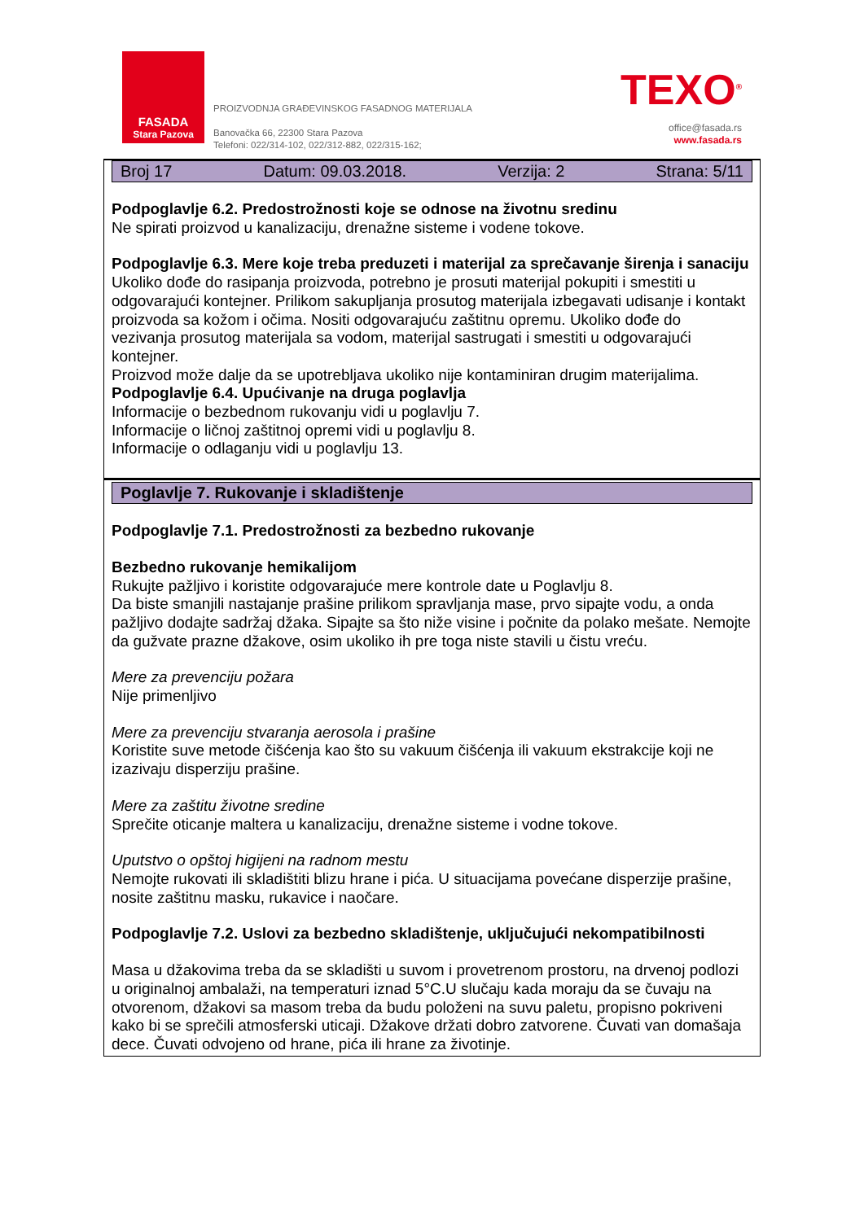FASADA
Stara Pazova
PROIZVODNJA GRAĐEVINSKOG FASADNOG MATERIJALA
Banovačka 66, 22300 Stara Pazova
Telefoni: 022/314-102, 022/312-882, 022/315-162;
TEXO<sup>®</sup>
office@fasada.rs
www.fasada.rs
Broj 17 Datum: 09.03.2018. Verzija: 2 Strana: 5/11
Podpoglavlje 6.2. Predostrožnosti koje se odnose na životnu sredinu
Ne spirati proizvod u kanalizaciju, drenažne sisteme i vodene tokove.
Podpoglavlje 6.3. Mere koje treba preduzeti i materijal za sprečavanje širenja i sanaciju
Ukoliko dođe do rasipanja proizvoda, potrebno je prosuti materijal pokupiti i smestiti u odgovarajući kontejner. Prilikom sakupljanja prosutog materijala izbegavati udisanje i kontakt proizvoda sa kožom i očima. Nositi odgovarajuću zaštitnu opremu. Ukoliko dođe do
vezivanja prosutog materijala sa vodom, materijal sastrugati i smestiti u odgovarajući kontejner.
Proizvod može dalje da se upotrebljava ukoliko nije kontaminiran drugim materijalima.
Podpoglavlje 6.4. Upućivanje na druga poglavlja
Informacije o bezbednom rukovanju vidi u poglavlju 7.
Informacije o ličnoj zaštitnoj opremi vidi u poglavlju 8.
Informacije o odlaganju vidi u poglavlju 13.
Poglavlje 7. Rukovanje i skladištenje
Podpoglavlje 7.1. Predostrožnosti za bezbedno rukovanje
Bezbedno rukovanje hemikalijom
Rukujte pažljivo i koristite odgovarajuće mere kontrole date u Poglavlju 8.
Da biste smanjili nastajanje prašine prilikom spravljanja mase, prvo sipajte vodu, a onda pažljivo dodajte sadržaj džaka. Sipajte sa što niže visine i počnite da polako mešate. Nemojte da gužvate prazne džakove, osim ukoliko ih pre toga niste stavili u čistu vreću.
Mere za prevenciju požara
Nije primenljivo
Mere za prevenciju stvaranja aerosola i prašine
Koristite suve metode čišćenja kao što su vakuum čišćenja ili vakuum ekstrakcije koji ne izazivaju disperziju prašine.
Mere za zaštitu životne sredine
Sprečite oticanje maltera u kanalizaciju, drenažne sisteme i vodne tokove.
Uputstvo o opštoj higijeni na radnom mestu
Nemojte rukovati ili skladištiti blizu hrane i pića. U situacijama povećane disperzije prašine, nosite zaštitnu masku, rukavice i naočare.
Podpoglavlje 7.2. Uslovi za bezbedno skladištenje, uključujući nekompatibilnosti
Masa u džakovima treba da se skladišti u suvom i provetrenom prostoru, na drvenoj podlozi
u originalnoj ambalaži, na temperaturi iznad 5°C.U slučaju kada moraju da se čuvaju na otvorenom, džakovi sa masom treba da budu položeni na suvu paletu, propisno pokriveni kako bi se sprečili atmosferski uticaji. Džakove držati dobro zatvorene. Čuvati van domašaja dece. Čuvati odvojeno od hrane, pića ili hrane za životinje.